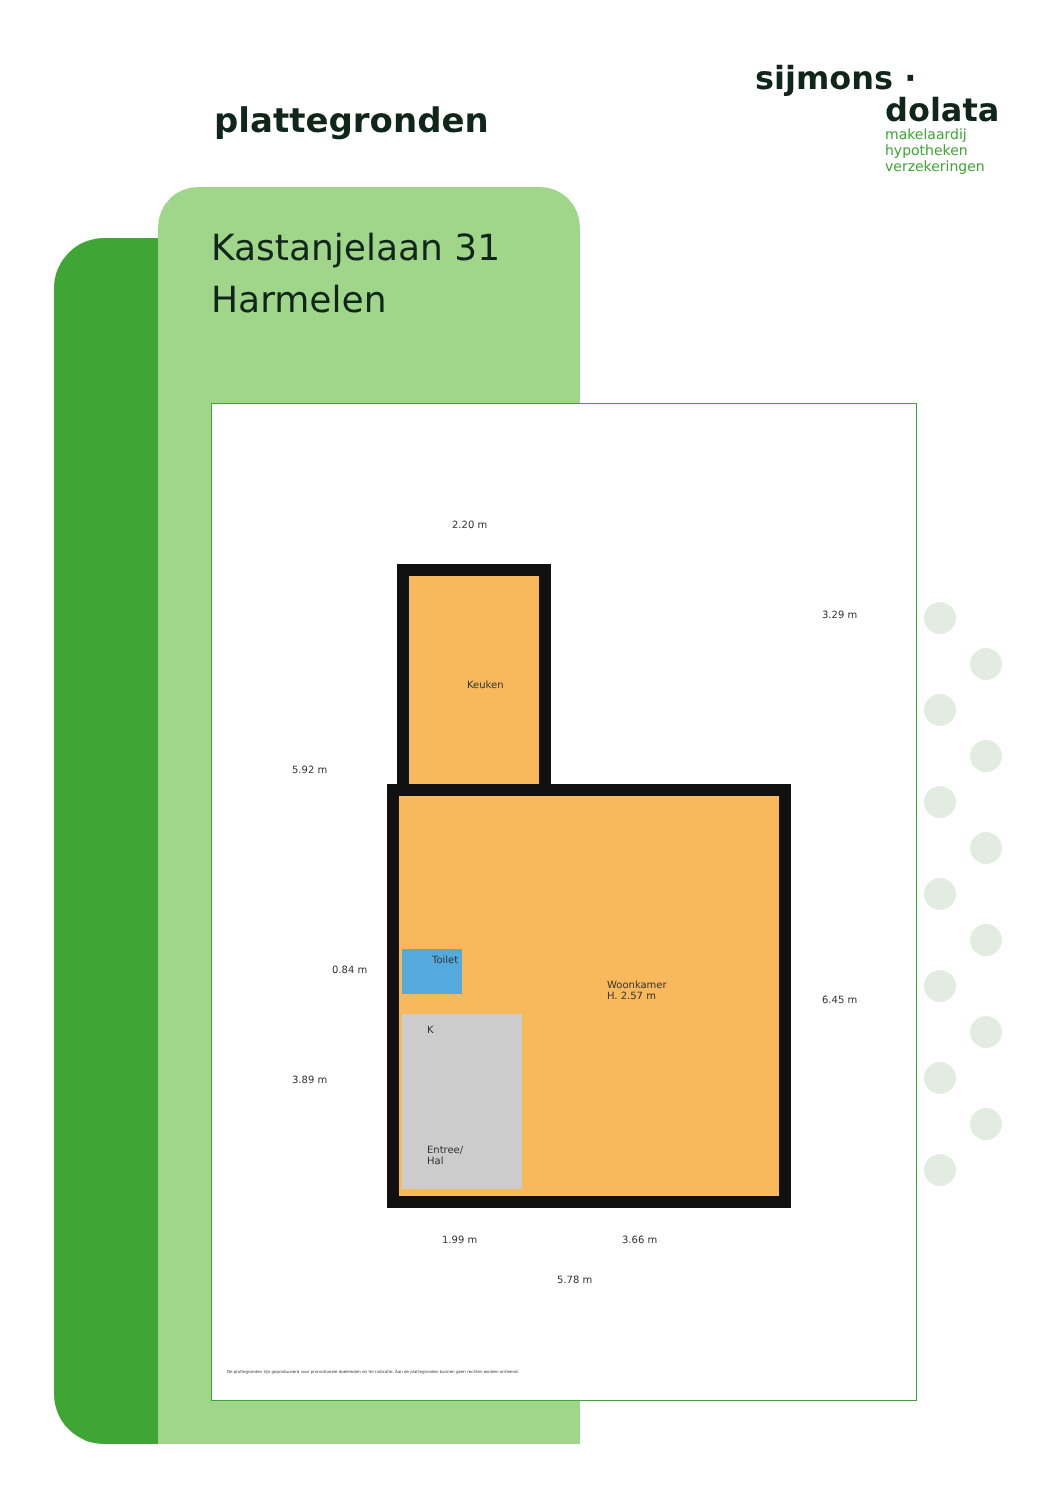plattegronden
sijmons ·
dolata
makelaardij
hypotheken
verzekeringen
Kastanjelaan 31
Harmelen
2.20 m
Keuken
Toilet
K
Woonkamer
H. 2.57 m
Entree/
Hal
5.92 m
3.89 m
0.84 m
3.29 m
6.45 m
1.99 m 3.66 m
5.78 m
De plattegronden zijn geproduceerd voor promotionele doeleinden en ter indicatie. Aan de plattegronden kunnen geen rechten worden ontleend.